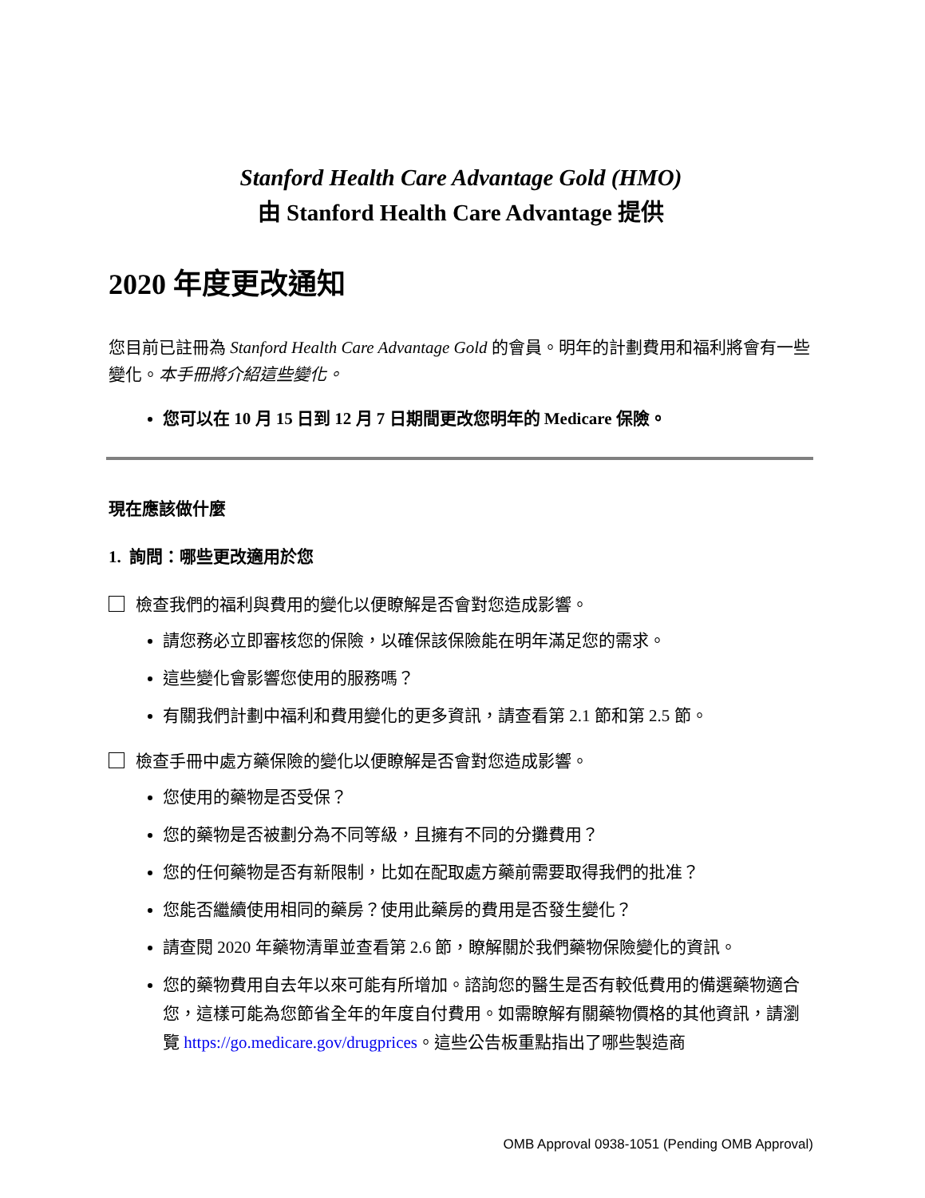Stanford Health Care Advantage Gold (HMO)
由 Stanford Health Care Advantage 提供
2020 年度更改通知
您目前已註冊為 Stanford Health Care Advantage Gold 的會員。明年的計劃費用和福利將會有一些變化。本手冊將介紹這些變化。
您可以在 10 月 15 日到 12 月 7 日期間更改您明年的 Medicare 保險。
現在應該做什麼
1. 詢問：哪些更改適用於您
檢查我們的福利與費用的變化以便瞭解是否會對您造成影響。
請您務必立即審核您的保險，以確保該保險能在明年滿足您的需求。
這些變化會影響您使用的服務嗎？
有關我們計劃中福利和費用變化的更多資訊，請查看第 2.1 節和第 2.5 節。
檢查手冊中處方藥保險的變化以便瞭解是否會對您造成影響。
您使用的藥物是否受保？
您的藥物是否被劃分為不同等級，且擁有不同的分攤費用？
您的任何藥物是否有新限制，比如在配取處方藥前需要取得我們的批准？
您能否繼續使用相同的藥房？使用此藥房的費用是否發生變化？
請查閱 2020 年藥物清單並查看第 2.6 節，瞭解關於我們藥物保險變化的資訊。
您的藥物費用自去年以來可能有所增加。諮詢您的醫生是否有較低費用的備選藥物適合您，這樣可能為您節省全年的年度自付費用。如需瞭解有關藥物價格的其他資訊，請瀏覽 https://go.medicare.gov/drugprices。這些公告板重點指出了哪些製造商
OMB Approval 0938-1051 (Pending OMB Approval)